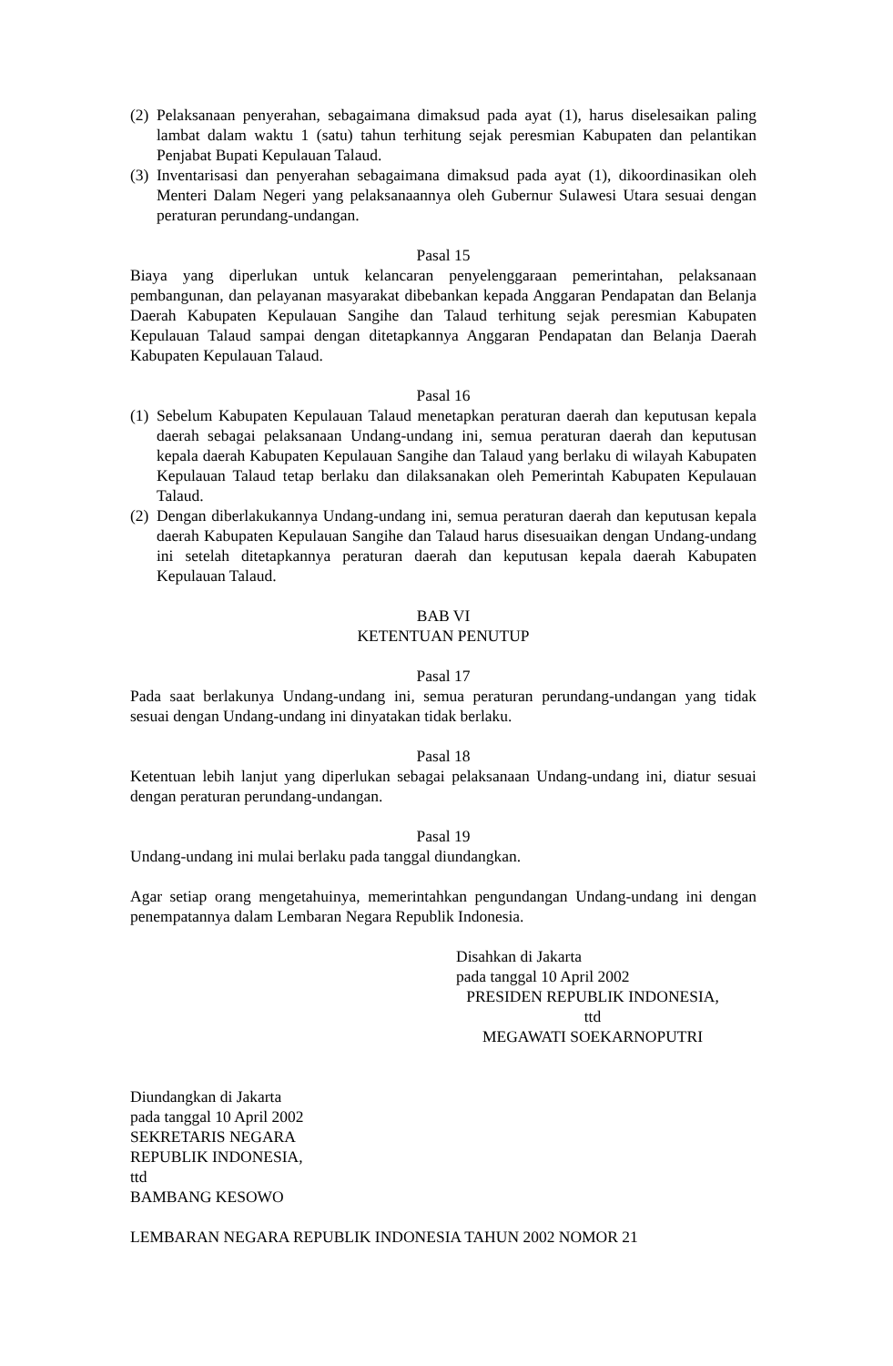(2) Pelaksanaan penyerahan, sebagaimana dimaksud pada ayat (1), harus diselesaikan paling lambat dalam waktu 1 (satu) tahun terhitung sejak peresmian Kabupaten dan pelantikan Penjabat Bupati Kepulauan Talaud.
(3) Inventarisasi dan penyerahan sebagaimana dimaksud pada ayat (1), dikoordinasikan oleh Menteri Dalam Negeri yang pelaksanaannya oleh Gubernur Sulawesi Utara sesuai dengan peraturan perundang-undangan.
Pasal 15
Biaya yang diperlukan untuk kelancaran penyelenggaraan pemerintahan, pelaksanaan pembangunan, dan pelayanan masyarakat dibebankan kepada Anggaran Pendapatan dan Belanja Daerah Kabupaten Kepulauan Sangihe dan Talaud terhitung sejak peresmian Kabupaten Kepulauan Talaud sampai dengan ditetapkannya Anggaran Pendapatan dan Belanja Daerah Kabupaten Kepulauan Talaud.
Pasal 16
(1) Sebelum Kabupaten Kepulauan Talaud menetapkan peraturan daerah dan keputusan kepala daerah sebagai pelaksanaan Undang-undang ini, semua peraturan daerah dan keputusan kepala daerah Kabupaten Kepulauan Sangihe dan Talaud yang berlaku di wilayah Kabupaten Kepulauan Talaud tetap berlaku dan dilaksanakan oleh Pemerintah Kabupaten Kepulauan Talaud.
(2) Dengan diberlakukannya Undang-undang ini, semua peraturan daerah dan keputusan kepala daerah Kabupaten Kepulauan Sangihe dan Talaud harus disesuaikan dengan Undang-undang ini setelah ditetapkannya peraturan daerah dan keputusan kepala daerah Kabupaten Kepulauan Talaud.
BAB VI
KETENTUAN PENUTUP
Pasal 17
Pada saat berlakunya Undang-undang ini, semua peraturan perundang-undangan yang tidak sesuai dengan Undang-undang ini dinyatakan tidak berlaku.
Pasal 18
Ketentuan lebih lanjut yang diperlukan sebagai pelaksanaan Undang-undang ini, diatur sesuai dengan peraturan perundang-undangan.
Pasal 19
Undang-undang ini mulai berlaku pada tanggal diundangkan.
Agar setiap orang mengetahuinya, memerintahkan pengundangan Undang-undang ini dengan penempatannya dalam Lembaran Negara Republik Indonesia.
Disahkan di Jakarta
pada tanggal 10 April 2002
PRESIDEN REPUBLIK INDONESIA,
ttd
MEGAWATI SOEKARNOPUTRI
Diundangkan di Jakarta
pada tanggal 10 April 2002
SEKRETARIS NEGARA
REPUBLIK INDONESIA,
ttd
BAMBANG KESOWO
LEMBARAN NEGARA REPUBLIK INDONESIA TAHUN 2002 NOMOR 21